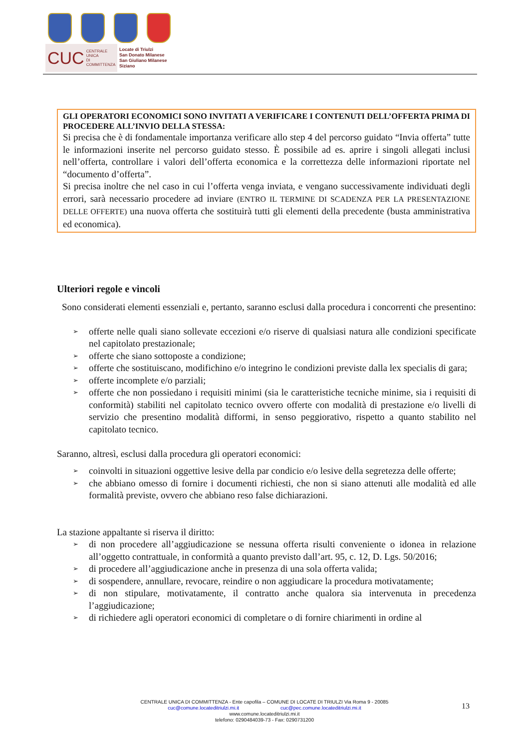CUC CENTRALE UNICA
DI COMMITTENZA
Locate di Triulzi
San Donato Milanese
San Giuliano Milanese
Siziano
GLI OPERATORI ECONOMICI SONO INVITATI A VERIFICARE I CONTENUTI DELL’OFFERTA PRIMA DI PROCEDERE ALL’INVIO DELLA STESSA:
Si precisa che è di fondamentale importanza verificare allo step 4 del percorso guidato “Invia offerta” tutte le informazioni inserite nel percorso guidato stesso. È possibile ad es. aprire i singoli allegati inclusi nell’offerta, controllare i valori dell’offerta economica e la correttezza delle informazioni riportate nel “documento d’offerta”.
Si precisa inoltre che nel caso in cui l’offerta venga inviata, e vengano successivamente individuati degli errori, sarà necessario procedere ad inviare (ENTRO IL TERMINE DI SCADENZA PER LA PRESENTAZIONE DELLE OFFERTE) una nuova offerta che sostituirà tutti gli elementi della precedente (busta amministrativa ed economica).
Ulteriori regole e vincoli
Sono considerati elementi essenziali e, pertanto, saranno esclusi dalla procedura i concorrenti che presentino:
➢ offerte nelle quali siano sollevate eccezioni e/o riserve di qualsiasi natura alle condizioni specificate nel capitolato prestazionale;
➢ offerte che siano sottoposte a condizione;
➢ offerte che sostituiscano, modifichino e/o integrino le condizioni previste dalla lex specialis di gara;
➢ offerte incomplete e/o parziali;
➢ offerte che non possiedano i requisiti minimi (sia le caratteristiche tecniche minime, sia i requisiti di conformità) stabiliti nel capitolato tecnico ovvero offerte con modalità di prestazione e/o livelli di servizio che presentino modalità difformi, in senso peggiorativo, rispetto a quanto stabilito nel capitolato tecnico.
Saranno, altresì, esclusi dalla procedura gli operatori economici:
➢ coinvolti in situazioni oggettive lesive della par condicio e/o lesive della segretezza delle offerte;
➢ che abbiano omesso di fornire i documenti richiesti, che non si siano attenuti alle modalità ed alle formalità previste, ovvero che abbiano reso false dichiarazioni.
La stazione appaltante si riserva il diritto:
➢ di non procedere all’aggiudicazione se nessuna offerta risulti conveniente o idonea in relazione all’oggetto contrattuale, in conformità a quanto previsto dall’art. 95, c. 12, D. Lgs. 50/2016;
➢ di procedere all’aggiudicazione anche in presenza di una sola offerta valida;
➢ di sospendere, annullare, revocare, reindire o non aggiudicare la procedura motivatamente;
➢ di non stipulare, motivatamente, il contratto anche qualora sia intervenuta in precedenza l’aggiudicazione;
➢ di richiedere agli operatori economici di completare o di fornire chiarimenti in ordine al
CENTRALE UNICA DI COMMITTENZA - Ente capofila – COMUNE DI LOCATE DI TRIULZI Via Roma 9 - 20085
cuc@comune.locateditriulzi.mi.it cuc@pec.comune.locateditriulzi.mi.it
www.comune.locateditriulzi.mi.it
telefono: 0290484039-73 - Fax: 0290731200
13